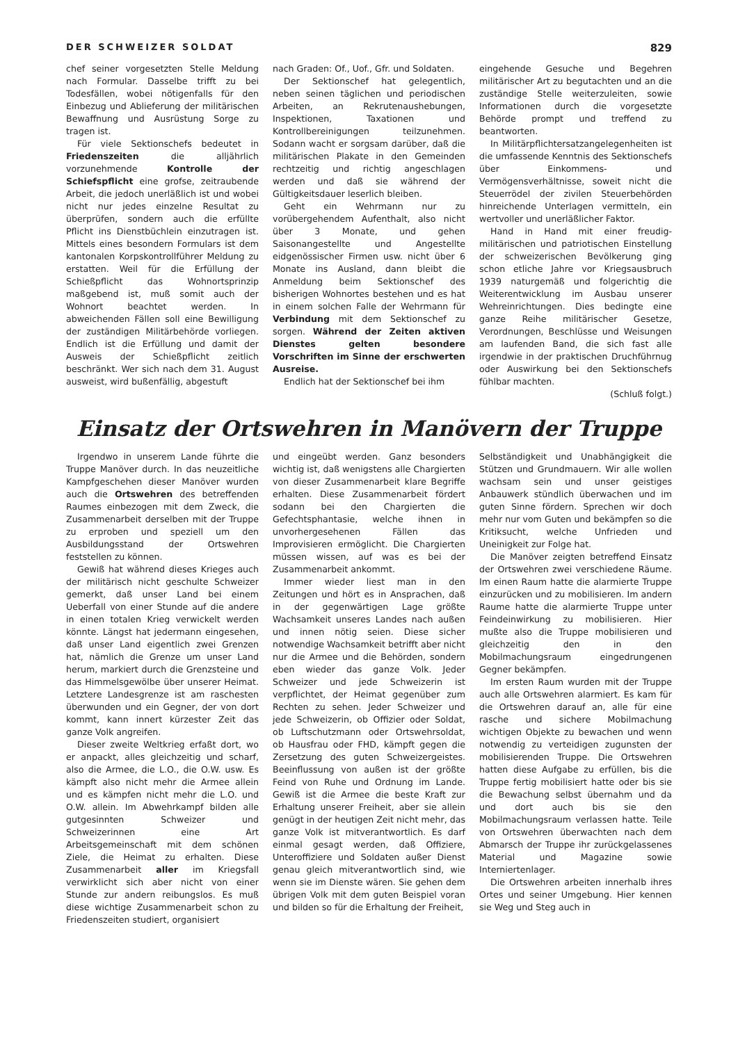DER SCHWEIZER SOLDAT 829
chef seiner vorgesetzten Stelle Meldung nach Formular. Dasselbe trifft zu bei Todesfällen, wobei nötigenfalls für den Einbezug und Ablieferung der militärischen Bewaffnung und Ausrüstung Sorge zu tragen ist.
Für viele Sektionschefs bedeutet in Friedenszeiten die alljährlich vorzunehmende Kontrolle der Schiefspflicht eine grofse, zeitraubende Arbeit, die jedoch unerläßlich ist und wobei nicht nur jedes einzelne Resultat zu überprüfen, sondern auch die erfüllte Pflicht ins Dienstbüchlein einzutragen ist. Mittels eines besondern Formulars ist dem kantonalen Korpskontrollführer Meldung zu erstatten. Weil für die Erfüllung der Schießpflicht das Wohnortsprinzip maßgebend ist, muß somit auch der Wohnort beachtet werden. In abweichenden Fällen soll eine Bewilligung der zuständigen Militärbehörde vorliegen. Endlich ist die Erfüllung und damit der Ausweis der Schießpflicht zeitlich beschränkt. Wer sich nach dem 31. August ausweist, wird bußenfällig, abgestuft
nach Graden: Of., Uof., Gfr. und Soldaten.
Der Sektionschef hat gelegentlich, neben seinen täglichen und periodischen Arbeiten, an Rekrutenaushebungen, Inspektionen, Taxationen und Kontrollbereinigungen teilzunehmen. Sodann wacht er sorgsam darüber, daß die militärischen Plakate in den Gemeinden rechtzeitig und richtig angeschlagen werden und daß sie während der Gültigkeitsdauer leserlich bleiben.
Geht ein Wehrmann nur zu vorübergehendem Aufenthalt, also nicht über 3 Monate, und gehen Saisonangestellte und Angestellte eidgenössischer Firmen usw. nicht über 6 Monate ins Ausland, dann bleibt die Anmeldung beim Sektionschef des bisherigen Wohnortes bestehen und es hat in einem solchen Falle der Wehrmann für Verbindung mit dem Sektionschef zu sorgen. Während der Zeiten aktiven Dienstes gelten besondere Vorschriften im Sinne der erschwerten Ausreise.
Endlich hat der Sektionschef bei ihm
eingehende Gesuche und Begehren militärischer Art zu begutachten und an die zuständige Stelle weiterzuleiten, sowie Informationen durch die vorgesetzte Behörde prompt und treffend zu beantworten.
In Militärpflichtersatzangelegenheiten ist die umfassende Kenntnis des Sektionschefs über Einkommens- und Vermögensverhältnisse, soweit nicht die Steuerrödel der zivilen Steuerbehörden hinreichende Unterlagen vermitteln, ein wertvoller und unerläßlicher Faktor.
Hand in Hand mit einer freudig-militärischen und patriotischen Einstellung der schweizerischen Bevölkerung ging schon etliche Jahre vor Kriegsausbruch 1939 naturgemäß und folgerichtig die Weiterentwicklung im Ausbau unserer Wehreinrichtungen. Dies bedingte eine ganze Reihe militärischer Gesetze, Verordnungen, Beschlüsse und Weisungen am laufenden Band, die sich fast alle irgendwie in der praktischen Druchführnug oder Auswirkung bei den Sektionschefs fühlbar machten.
(Schluß folgt.)
Einsatz der Ortswehren in Manövern der Truppe
Irgendwo in unserem Lande führte die Truppe Manöver durch. In das neuzeitliche Kampfgeschehen dieser Manöver wurden auch die Ortswehren des betreffenden Raumes einbezogen mit dem Zweck, die Zusammenarbeit derselben mit der Truppe zu erproben und speziell um den Ausbildungsstand der Ortswehren feststellen zu können.
Gewiß hat während dieses Krieges auch der militärisch nicht geschulte Schweizer gemerkt, daß unser Land bei einem Ueberfall von einer Stunde auf die andere in einen totalen Krieg verwickelt werden könnte. Längst hat jedermann eingesehen, daß unser Land eigentlich zwei Grenzen hat, nämlich die Grenze um unser Land herum, markiert durch die Grenzsteine und das Himmelsgewölbe über unserer Heimat. Letztere Landesgrenze ist am raschesten überwunden und ein Gegner, der von dort kommt, kann innert kürzester Zeit das ganze Volk angreifen.
Dieser zweite Weltkrieg erfaßt dort, wo er anpackt, alles gleichzeitig und scharf, also die Armee, die L.O., die O.W. usw. Es kämpft also nicht mehr die Armee allein und es kämpfen nicht mehr die L.O. und O.W. allein. Im Abwehrkampf bilden alle gutgesinnten Schweizer und Schweizerinnen eine Art Arbeitsgemeinschaft mit dem schönen Ziele, die Heimat zu erhalten. Diese Zusammenarbeit aller im Kriegsfall verwirklicht sich aber nicht von einer Stunde zur andern reibungslos. Es muß diese wichtige Zusammenarbeit schon zu Friedenszeiten studiert, organisiert
und eingeübt werden. Ganz besonders wichtig ist, daß wenigstens alle Chargierten von dieser Zusammenarbeit klare Begriffe erhalten. Diese Zusammenarbeit fördert sodann bei den Chargierten die Gefechtsphantasie, welche ihnen in unvorhergesehenen Fällen das Improvisieren ermöglicht. Die Chargierten müssen wissen, auf was es bei der Zusammenarbeit ankommt.
Immer wieder liest man in den Zeitungen und hört es in Ansprachen, daß in der gegenwärtigen Lage größte Wachsamkeit unseres Landes nach außen und innen nötig seien. Diese sicher notwendige Wachsamkeit betrifft aber nicht nur die Armee und die Behörden, sondern eben wieder das ganze Volk. Jeder Schweizer und jede Schweizerin ist verpflichtet, der Heimat gegenüber zum Rechten zu sehen. Jeder Schweizer und jede Schweizerin, ob Offizier oder Soldat, ob Luftschutzmann oder Ortswehrsoldat, ob Hausfrau oder FHD, kämpft gegen die Zersetzung des guten Schweizergeistes. Beeinflussung von außen ist der größte Feind von Ruhe und Ordnung im Lande. Gewiß ist die Armee die beste Kraft zur Erhaltung unserer Freiheit, aber sie allein genügt in der heutigen Zeit nicht mehr, das ganze Volk ist mitverantwortlich. Es darf einmal gesagt werden, daß Offiziere, Unteroffiziere und Soldaten außer Dienst genau gleich mitverantwortlich sind, wie wenn sie im Dienste wären. Sie gehen dem übrigen Volk mit dem guten Beispiel voran und bilden so für die Erhaltung der Freiheit,
Selbständigkeit und Unabhängigkeit die Stützen und Grundmauern. Wir alle wollen wachsam sein und unser geistiges Anbauwerk stündlich überwachen und im guten Sinne fördern. Sprechen wir doch mehr nur vom Guten und bekämpfen so die Kritiksucht, welche Unfrieden und Uneinigkeit zur Folge hat.
Die Manöver zeigten betreffend Einsatz der Ortswehren zwei verschiedene Räume. Im einen Raum hatte die alarmierte Truppe einzurücken und zu mobilisieren. Im andern Raume hatte die alarmierte Truppe unter Feindeinwirkung zu mobilisieren. Hier mußte also die Truppe mobilisieren und gleichzeitig den in den Mobilmachungsraum eingedrungenen Gegner bekämpfen.
Im ersten Raum wurden mit der Truppe auch alle Ortswehren alarmiert. Es kam für die Ortswehren darauf an, alle für eine rasche und sichere Mobilmachung wichtigen Objekte zu bewachen und wenn notwendig zu verteidigen zugunsten der mobilisierenden Truppe. Die Ortswehren hatten diese Aufgabe zu erfüllen, bis die Truppe fertig mobilisiert hatte oder bis sie die Bewachung selbst übernahm und da und dort auch bis sie den Mobilmachungsraum verlassen hatte. Teile von Ortswehren überwachten nach dem Abmarsch der Truppe ihr zurückgelassenes Material und Magazine sowie Interniertenlager.
Die Ortswehren arbeiten innerhalb ihres Ortes und seiner Umgebung. Hier kennen sie Weg und Steg auch in